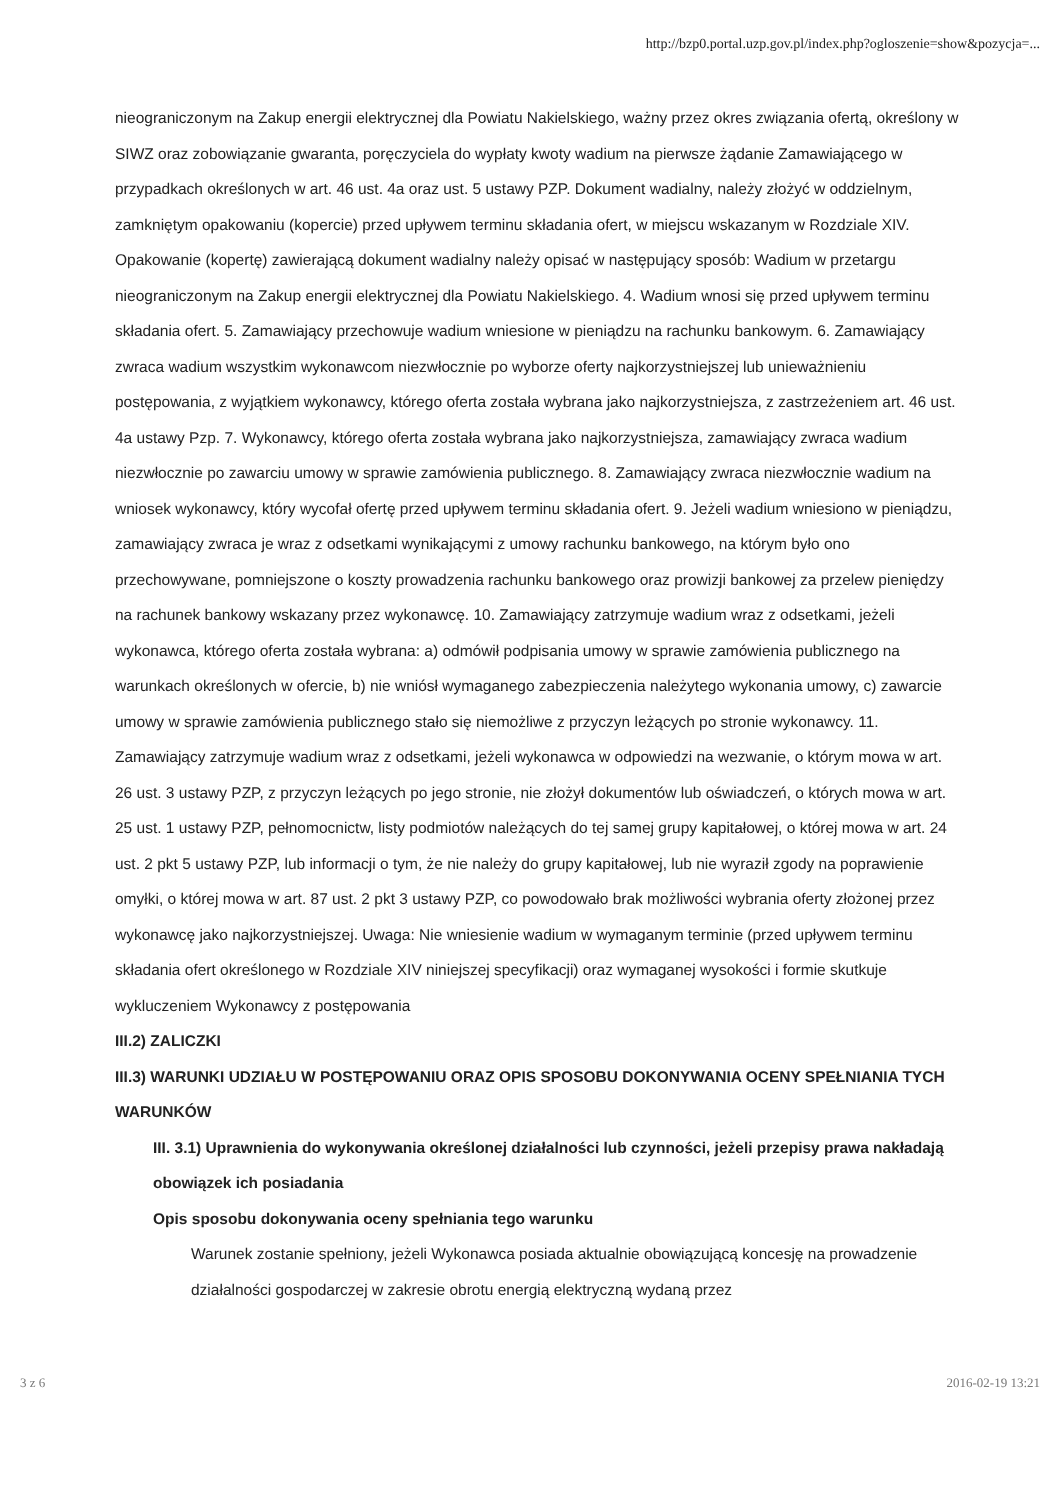http://bzp0.portal.uzp.gov.pl/index.php?ogloszenie=show&pozycja=...
nieograniczonym na Zakup energii elektrycznej dla Powiatu Nakielskiego, ważny przez okres związania ofertą, określony w SIWZ oraz zobowiązanie gwaranta, poręczyciela do wypłaty kwoty wadium na pierwsze żądanie Zamawiającego w przypadkach określonych w art. 46 ust. 4a oraz ust. 5 ustawy PZP. Dokument wadialny, należy złożyć w oddzielnym, zamkniętym opakowaniu (kopercie) przed upływem terminu składania ofert, w miejscu wskazanym w Rozdziale XIV. Opakowanie (kopertę) zawierającą dokument wadialny należy opisać w następujący sposób: Wadium w przetargu nieograniczonym na Zakup energii elektrycznej dla Powiatu Nakielskiego. 4. Wadium wnosi się przed upływem terminu składania ofert. 5. Zamawiający przechowuje wadium wniesione w pieniądzu na rachunku bankowym. 6. Zamawiający zwraca wadium wszystkim wykonawcom niezwłocznie po wyborze oferty najkorzystniejszej lub unieważnieniu postępowania, z wyjątkiem wykonawcy, którego oferta została wybrana jako najkorzystniejsza, z zastrzeżeniem art. 46 ust. 4a ustawy Pzp. 7. Wykonawcy, którego oferta została wybrana jako najkorzystniejsza, zamawiający zwraca wadium niezwłocznie po zawarciu umowy w sprawie zamówienia publicznego. 8. Zamawiający zwraca niezwłocznie wadium na wniosek wykonawcy, który wycofał ofertę przed upływem terminu składania ofert. 9. Jeżeli wadium wniesiono w pieniądzu, zamawiający zwraca je wraz z odsetkami wynikającymi z umowy rachunku bankowego, na którym było ono przechowywane, pomniejszone o koszty prowadzenia rachunku bankowego oraz prowizji bankowej za przelew pieniędzy na rachunek bankowy wskazany przez wykonawcę. 10. Zamawiający zatrzymuje wadium wraz z odsetkami, jeżeli wykonawca, którego oferta została wybrana: a) odmówił podpisania umowy w sprawie zamówienia publicznego na warunkach określonych w ofercie, b) nie wniósł wymaganego zabezpieczenia należytego wykonania umowy, c) zawarcie umowy w sprawie zamówienia publicznego stało się niemożliwe z przyczyn leżących po stronie wykonawcy. 11. Zamawiający zatrzymuje wadium wraz z odsetkami, jeżeli wykonawca w odpowiedzi na wezwanie, o którym mowa w art. 26 ust. 3 ustawy PZP, z przyczyn leżących po jego stronie, nie złożył dokumentów lub oświadczeń, o których mowa w art. 25 ust. 1 ustawy PZP, pełnomocnictw, listy podmiotów należących do tej samej grupy kapitałowej, o której mowa w art. 24 ust. 2 pkt 5 ustawy PZP, lub informacji o tym, że nie należy do grupy kapitałowej, lub nie wyraził zgody na poprawienie omyłki, o której mowa w art. 87 ust. 2 pkt 3 ustawy PZP, co powodowało brak możliwości wybrania oferty złożonej przez wykonawcę jako najkorzystniejszej. Uwaga: Nie wniesienie wadium w wymaganym terminie (przed upływem terminu składania ofert określonego w Rozdziale XIV niniejszej specyfikacji) oraz wymaganej wysokości i formie skutkuje wykluczeniem Wykonawcy z postępowania
III.2) ZALICZKI
III.3) WARUNKI UDZIAŁU W POSTĘPOWANIU ORAZ OPIS SPOSOBU DOKONYWANIA OCENY SPEŁNIANIA TYCH WARUNKÓW
III. 3.1) Uprawnienia do wykonywania określonej działalności lub czynności, jeżeli przepisy prawa nakładają obowiązek ich posiadania
Opis sposobu dokonywania oceny spełniania tego warunku
Warunek zostanie spełniony, jeżeli Wykonawca posiada aktualnie obowiązującą koncesję na prowadzenie działalności gospodarczej w zakresie obrotu energią elektryczną wydaną przez
3 z 6 2016-02-19 13:21